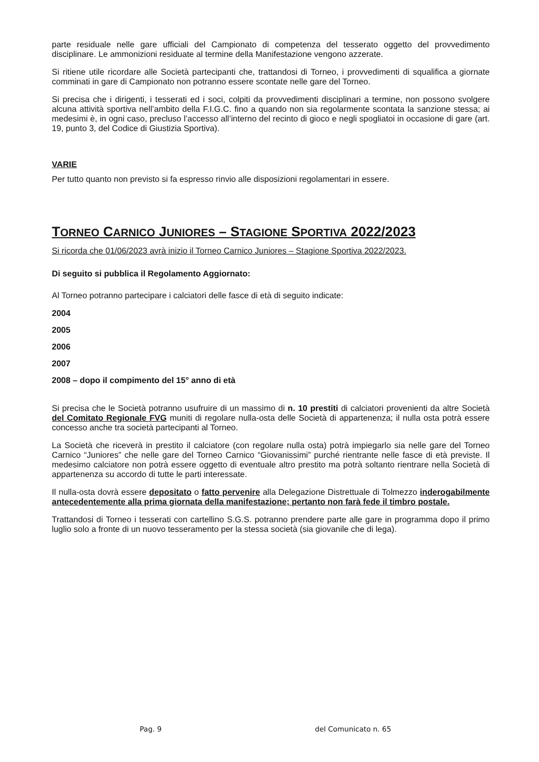parte residuale nelle gare ufficiali del Campionato di competenza del tesserato oggetto del provvedimento disciplinare. Le ammonizioni residuate al termine della Manifestazione vengono azzerate.
Si ritiene utile ricordare alle Società partecipanti che, trattandosi di Torneo, i provvedimenti di squalifica a giornate comminati in gare di Campionato non potranno essere scontate nelle gare del Torneo.
Si precisa che i dirigenti, i tesserati ed i soci, colpiti da provvedimenti disciplinari a termine, non possono svolgere alcuna attività sportiva nell’ambito della F.I.G.C. fino a quando non sia regolarmente scontata la sanzione stessa; ai medesimi è, in ogni caso, precluso l’accesso all’interno del recinto di gioco e negli spogliatoi in occasione di gare (art. 19, punto 3, del Codice di Giustizia Sportiva).
VARIE
Per tutto quanto non previsto si fa espresso rinvio alle disposizioni regolamentari in essere.
TORNEO CARNICO JUNIORES – STAGIONE SPORTIVA 2022/2023
Si ricorda che 01/06/2023 avrà inizio il Torneo Carnico Juniores – Stagione Sportiva 2022/2023.
Di seguito si pubblica il Regolamento Aggiornato:
Al Torneo potranno partecipare i calciatori delle fasce di età di seguito indicate:
2004
2005
2006
2007
2008 – dopo il compimento del 15° anno di età
Si precisa che le Società potranno usufruire di un massimo di n. 10 prestiti di calciatori provenienti da altre Società del Comitato Regionale FVG muniti di regolare nulla-osta delle Società di appartenenza; il nulla osta potrà essere concesso anche tra società partecipanti al Torneo.
La Società che riceverà in prestito il calciatore (con regolare nulla osta) potrà impiegarlo sia nelle gare del Torneo Carnico “Juniores” che nelle gare del Torneo Carnico “Giovanissimi” purché rientrante nelle fasce di età previste. Il medesimo calciatore non potrà essere oggetto di eventuale altro prestito ma potrà soltanto rientrare nella Società di appartenenza su accordo di tutte le parti interessate.
Il nulla-osta dovrà essere depositato o fatto pervenire alla Delegazione Distrettuale di Tolmezzo inderogabilmente antecedentemente alla prima giornata della manifestazione; pertanto non farà fede il timbro postale.
Trattandosi di Torneo i tesserati con cartellino S.G.S. potranno prendere parte alle gare in programma dopo il primo luglio solo a fronte di un nuovo tesseramento per la stessa società (sia giovanile che di lega).
Pag. 9 del Comunicato n. 65